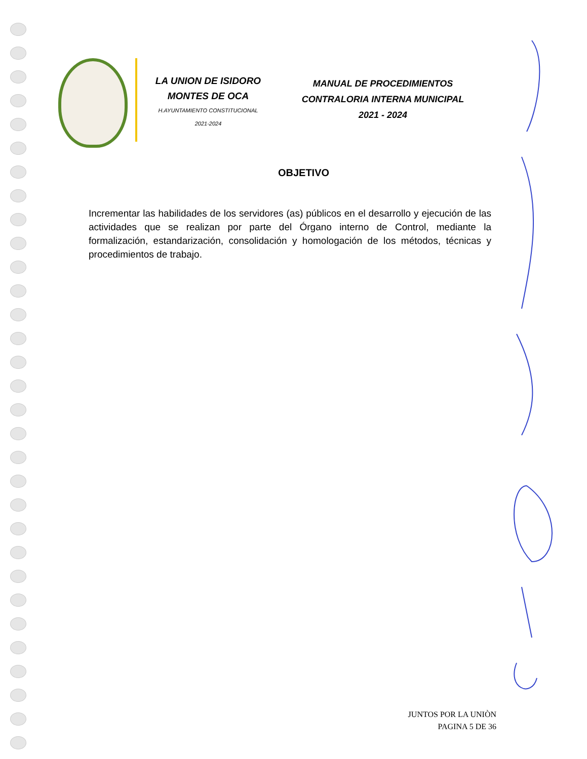LA UNION DE ISIDORO
MONTES DE OCA
H.AYUNTAMIENTO CONSTITUCIONAL
2021-2024
MANUAL DE PROCEDIMIENTOS
CONTRALORIA INTERNA MUNICIPAL
2021 - 2024
OBJETIVO
Incrementar las habilidades de los servidores (as) públicos en el desarrollo y ejecución de las actividades que se realizan por parte del Órgano interno de Control, mediante la formalización, estandarización, consolidación y homologación de los métodos, técnicas y procedimientos de trabajo.
JUNTOS POR LA UNIÒN
PAGINA 5 DE 36